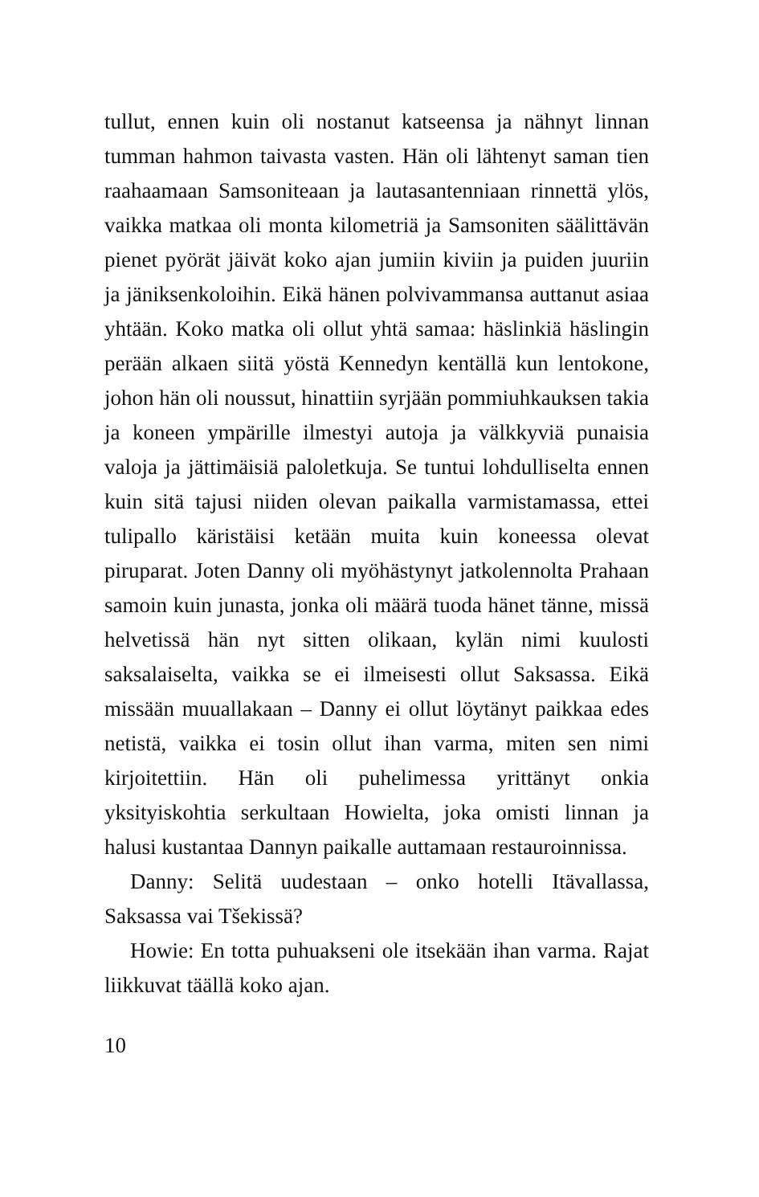tullut, ennen kuin oli nostanut katseensa ja nähnyt linnan tumman hahmon taivasta vasten. Hän oli lähtenyt saman tien raahaamaan Samsoniteaan ja lautasantenniaan rinnettä ylös, vaikka matkaa oli monta kilometriä ja Samsoniten säälittävän pienet pyörät jäivät koko ajan jumiin kiviin ja puiden juuriin ja jäniksenkoloihin. Eikä hänen polvivammansa auttanut asiaa yhtään. Koko matka oli ollut yhtä samaa: häslinkiä häslingin perään alkaen siitä yöstä Kennedyn kentällä kun lentokone, johon hän oli noussut, hinattiin syrjään pommiuhkauksen takia ja koneen ympärille ilmestyi autoja ja välkkyviä punaisia valoja ja jättimäisiä paloletkuja. Se tuntui lohdulliselta ennen kuin sitä tajusi niiden olevan paikalla varmistamassa, ettei tulipallo käristäisi ketään muita kuin koneessa olevat piruparat. Joten Danny oli myöhästynyt jatkolennolta Prahaan samoin kuin junasta, jonka oli määrä tuoda hänet tänne, missä helvetissä hän nyt sitten olikaan, kylän nimi kuulosti saksalaiselta, vaikka se ei ilmeisesti ollut Saksassa. Eikä missään muuallakaan – Danny ei ollut löytänyt paikkaa edes netistä, vaikka ei tosin ollut ihan varma, miten sen nimi kirjoitettiin. Hän oli puhelimessa yrittänyt onkia yksityiskohtia serkultaan Howielta, joka omisti linnan ja halusi kustantaa Dannyn paikalle auttamaan restauroinnissa.
Danny: Selitä uudestaan – onko hotelli Itävallassa, Saksassa vai Tšekissä?
Howie: En totta puhuakseni ole itsekään ihan varma. Rajat liikkuvat täällä koko ajan.
10